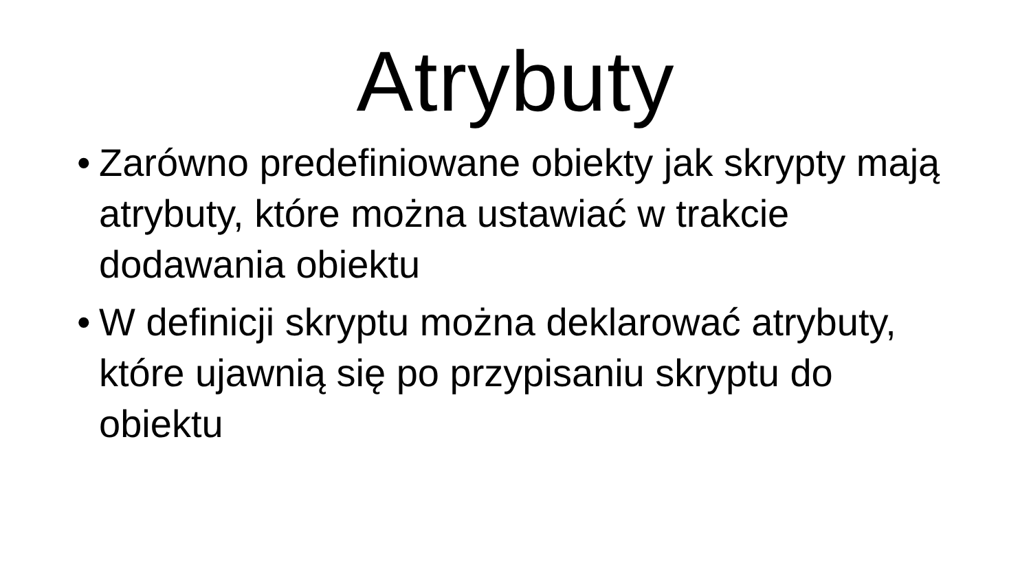Atrybuty
• Zarówno predefiniowane obiekty jak skrypty mają atrybuty, które można ustawiać w trakcie dodawania obiektu
• W definicji skryptu można deklarować atrybuty, które ujawnią się po przypisaniu skryptu do obiektu